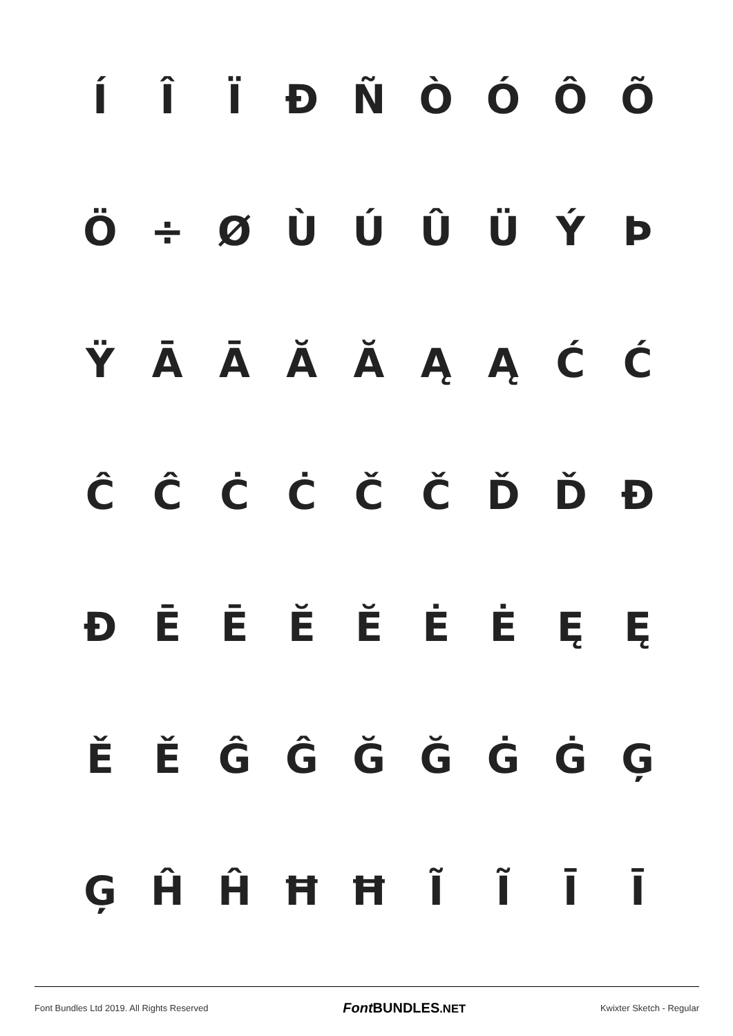ÍÎÏÐÑÒÓÔÕ
Ö ÷ ØÙÚÛÜÝÞ
ŸĀĀĂĂĄĄĆĆ
ĈĈĊĊČČĎĎĐ
ĐĒĒĔĔĖĖĘĘ
ĚĚĜĜĞĞĠĠĢ
ĢĤĤĦĦĨĨĪĪ
Font Bundles Ltd 2019. All Rights Reserved Font BUNDLES.NET Kwixter Sketch - Regular